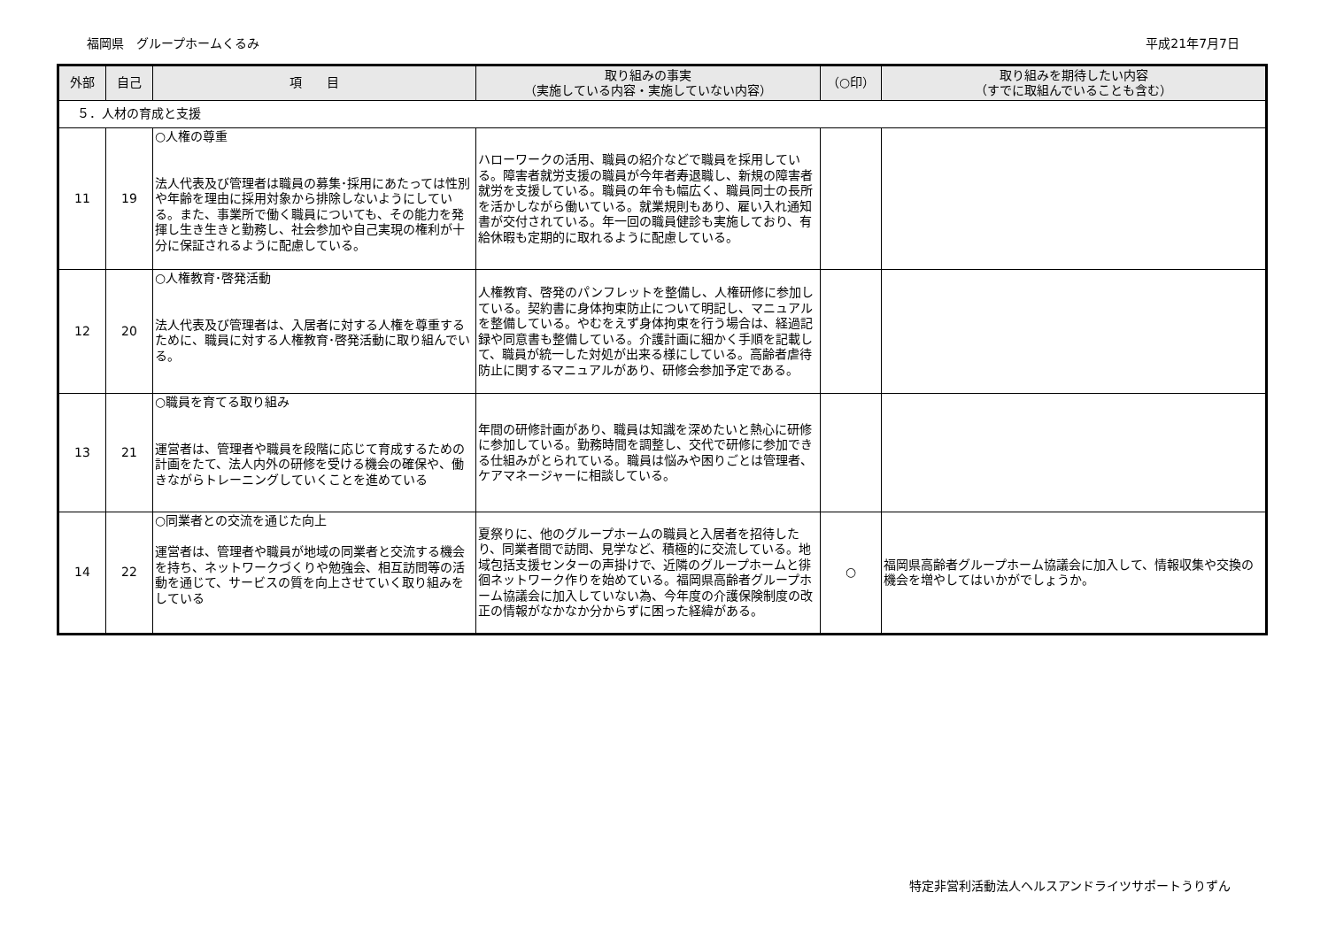福岡県　グループホームくるみ 平成21年7月7日
| 外部 | 自己 | 項 目 | 取り組みの事実 （実施している内容・実施していない内容） | （○印） | 取り組みを期待したい内容 （すでに取組んでいることも含む） |
| --- | --- | --- | --- | --- | --- |
| ５．人材の育成と支援 | | | | | |
| 11 | 19 | ○人権の尊重 法人代表及び管理者は職員の募集･採用にあたっては性別や年齢を理由に採用対象から排除しないようにしている。また、事業所で働く職員についても、その能力を発揮し生き生きと勤務し、社会参加や自己実現の権利が十分に保証されるように配慮している。 | ハローワークの活用、職員の紹介などで職員を採用している。障害者就労支援の職員が今年者寿退職し、新規の障害者就労を支援している。職員の年令も幅広く、職員同士の長所を活かしながら働いている。就業規則もあり、雇い入れ通知書が交付されている。年一回の職員健診も実施しており、有給休暇も定期的に取れるように配慮している。 | | |
| 12 | 20 | ○人権教育･啓発活動 法人代表及び管理者は、入居者に対する人権を尊重するために、職員に対する人権教育･啓発活動に取り組んでいる。 | 人権教育、啓発のパンフレットを整備し、人権研修に参加している。契約書に身体拘束防止について明記し、マニュアルを整備している。やむをえず身体拘束を行う場合は、経過記録や同意書も整備している。介護計画に細かく手順を記載して、職員が統一した対処が出来る様にしている。高齢者虐待防止に関するマニュアルがあり、研修会参加予定である。 | | |
| 13 | 21 | ○職員を育てる取り組み 運営者は、管理者や職員を段階に応じて育成するための計画をたて、法人内外の研修を受ける機会の確保や、働きながらトレーニングしていくことを進めている | 年間の研修計画があり、職員は知識を深めたいと熱心に研修に参加している。勤務時間を調整し、交代で研修に参加できる仕組みがとられている。職員は悩みや困りごとは管理者、ケアマネージャーに相談している。 | | |
| 14 | 22 | ○同業者との交流を通じた向上 運営者は、管理者や職員が地域の同業者と交流する機会を持ち、ネットワークづくりや勉強会、相互訪問等の活動を通じて、サービスの質を向上させていく取り組みをしている | 夏祭りに、他のグループホームの職員と入居者を招待したり、同業者間で訪問、見学など、積極的に交流している。地域包括支援センターの声掛けで、近隣のグループホームと徘徊ネットワーク作りを始めている。福岡県高齢者グループホーム協議会に加入していない為、今年度の介護保険制度の改正の情報がなかなか分からずに困った経緯がある。 | ○ | 福岡県高齢者グループホーム協議会に加入して、情報収集や交換の機会を増やしてはいかがでしょうか。 |
特定非営利活動法人ヘルスアンドライツサポートうりずん